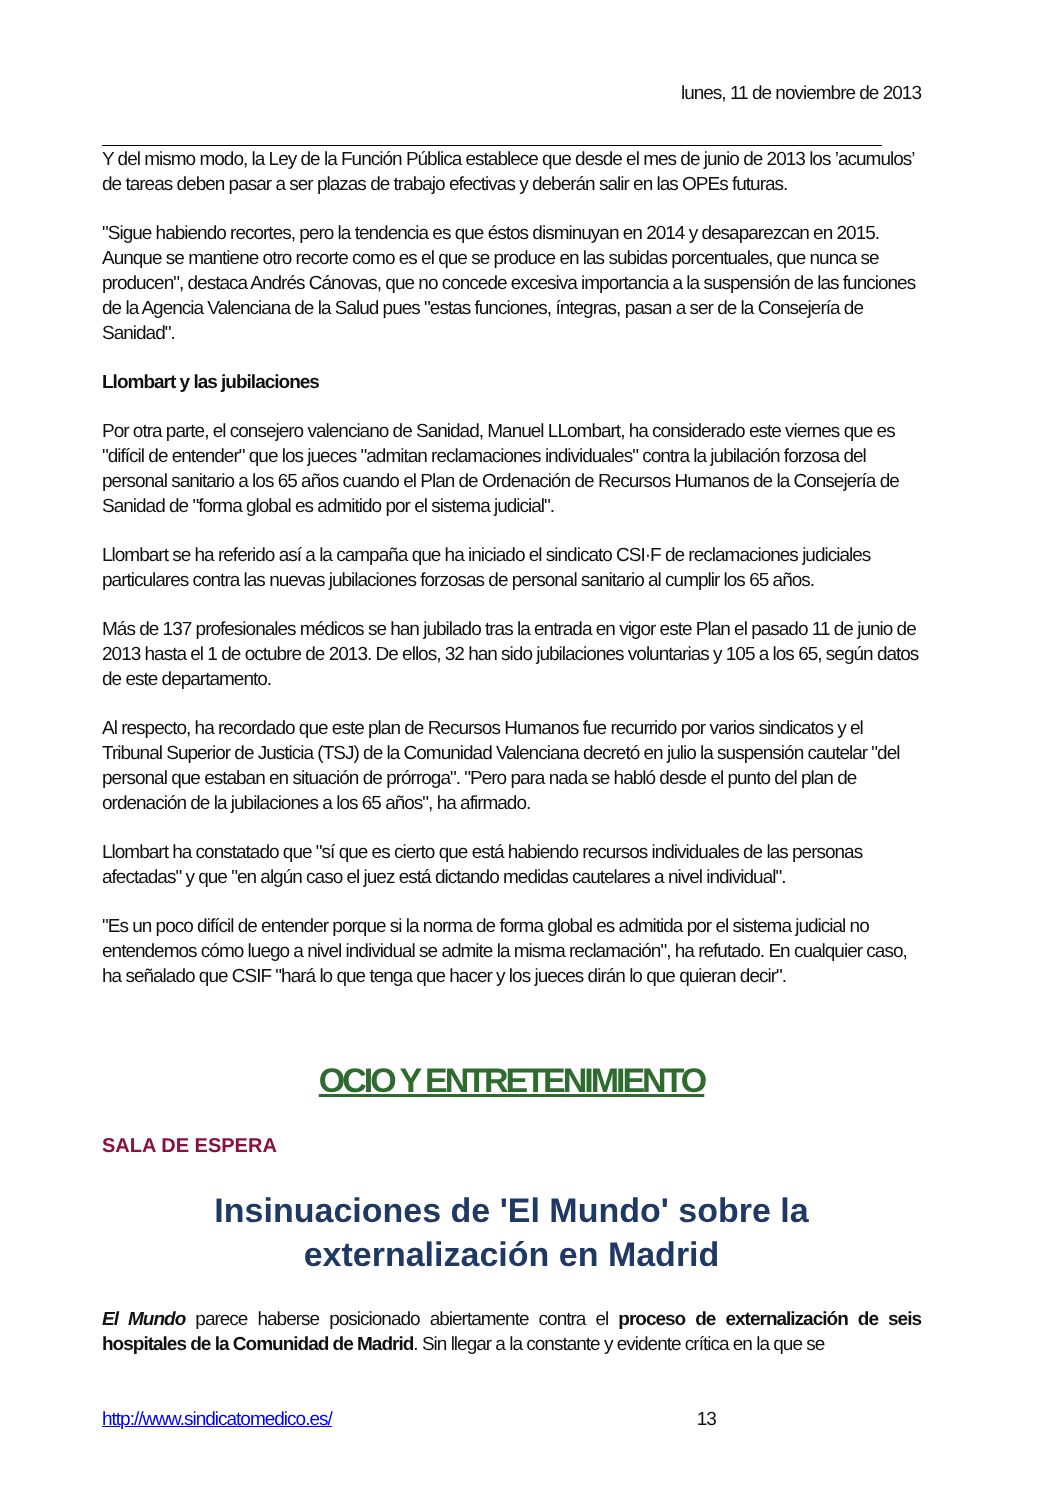lunes, 11 de noviembre de 2013
Y del mismo modo, la Ley de la Función Pública establece que desde el mes de junio de 2013 los ’acumulos’ de tareas deben pasar a ser plazas de trabajo efectivas y deberán salir en las OPEs futuras.
"Sigue habiendo recortes, pero la tendencia es que éstos disminuyan en 2014 y desaparezcan en 2015. Aunque se mantiene otro recorte como es el que se produce en las subidas porcentuales, que nunca se producen", destaca Andrés Cánovas, que no concede excesiva importancia a la suspensión de las funciones de la Agencia Valenciana de la Salud pues "estas funciones, íntegras, pasan a ser de la Consejería de Sanidad".
Llombart y las jubilaciones
Por otra parte, el consejero valenciano de Sanidad, Manuel LLombart, ha considerado este viernes que es "difícil de entender" que los jueces "admitan reclamaciones individuales" contra la jubilación forzosa del personal sanitario a los 65 años cuando el Plan de Ordenación de Recursos Humanos de la Consejería de Sanidad de "forma global es admitido por el sistema judicial".
Llombart se ha referido así a la campaña que ha iniciado el sindicato CSI·F de reclamaciones judiciales particulares contra las nuevas jubilaciones forzosas de personal sanitario al cumplir los 65 años.
Más de 137 profesionales médicos se han jubilado tras la entrada en vigor este Plan el pasado 11 de junio de 2013 hasta el 1 de octubre de 2013. De ellos, 32 han sido jubilaciones voluntarias y 105 a los 65, según datos de este departamento.
Al respecto, ha recordado que este plan de Recursos Humanos fue recurrido por varios sindicatos y el Tribunal Superior de Justicia (TSJ) de la Comunidad Valenciana decretó en julio la suspensión cautelar "del personal que estaban en situación de prórroga". "Pero para nada se habló desde el punto del plan de ordenación de la jubilaciones a los 65 años", ha afirmado.
Llombart ha constatado que "sí que es cierto que está habiendo recursos individuales de las personas afectadas" y que "en algún caso el juez está dictando medidas cautelares a nivel individual".
"Es un poco difícil de entender porque si la norma de forma global es admitida por el sistema judicial no entendemos cómo luego a nivel individual se admite la misma reclamación", ha refutado. En cualquier caso, ha señalado que CSIF "hará lo que tenga que hacer y los jueces dirán lo que quieran decir".
OCIO Y ENTRETENIMIENTO
SALA DE ESPERA
Insinuaciones de 'El Mundo' sobre la externalización en Madrid
El Mundo parece haberse posicionado abiertamente contra el proceso de externalización de seis hospitales de la Comunidad de Madrid. Sin llegar a la constante y evidente crítica en la que se
http://www.sindicatomedico.es/ 13